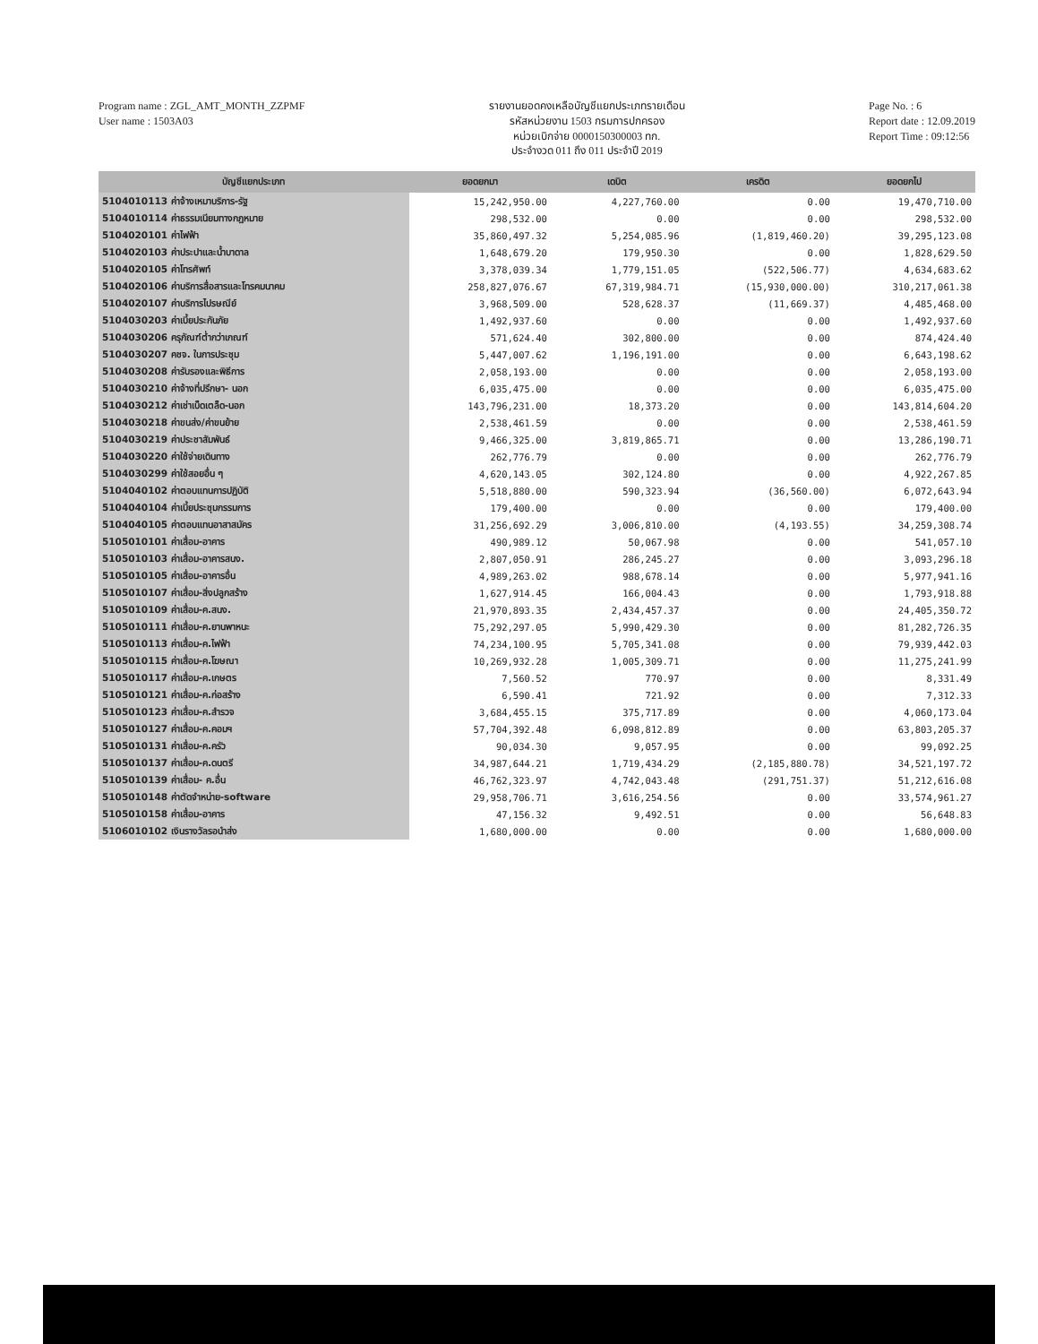Program name : ZGL_AMT_MONTH_ZZPMF
User name : 1503A03
รายงานยอดคงเหลือบัญชีแยกประเภทรายเดือน
รหัสหน่วยงาน 1503 กรมการปกครอง
หน่วยเบิกจ่าย 0000150300003 ทก.
ประจำงวด 011 ถึง 011 ประจำปี 2019
Page No. : 6
Report date : 12.09.2019
Report Time : 09:12:56
| บัญชีแยกประเภท | ยอดยกมา | เดบิต | เครดิต | ยอดยกไป |
| --- | --- | --- | --- | --- |
| 5104010113 ค่าจ้างเหมาบริการ-รัฐ | 15,242,950.00 | 4,227,760.00 | 0.00 | 19,470,710.00 |
| 5104010114 ค่าธรรมเนียมทางกฎหมาย | 298,532.00 | 0.00 | 0.00 | 298,532.00 |
| 5104020101 ค่าไฟฟ้า | 35,860,497.32 | 5,254,085.96 | (1,819,460.20) | 39,295,123.08 |
| 5104020103 ค่าประปาและน้ำบาดาล | 1,648,679.20 | 179,950.30 | 0.00 | 1,828,629.50 |
| 5104020105 ค่าโทรศัพท์ | 3,378,039.34 | 1,779,151.05 | (522,506.77) | 4,634,683.62 |
| 5104020106 ค่าบริการสื่อสารและโทรคมนาคม | 258,827,076.67 | 67,319,984.71 | (15,930,000.00) | 310,217,061.38 |
| 5104020107 ค่าบริการไปรษณีย์ | 3,968,509.00 | 528,628.37 | (11,669.37) | 4,485,468.00 |
| 5104030203 ค่าเบี้ยประกันภัย | 1,492,937.60 | 0.00 | 0.00 | 1,492,937.60 |
| 5104030206 ครุภัณฑ์ต่ำกว่าเกณฑ์ | 571,624.40 | 302,800.00 | 0.00 | 874,424.40 |
| 5104030207 คชจ. ในการประชุม | 5,447,007.62 | 1,196,191.00 | 0.00 | 6,643,198.62 |
| 5104030208 ค่ารับรองและพิธีการ | 2,058,193.00 | 0.00 | 0.00 | 2,058,193.00 |
| 5104030210 ค่าจ้างที่ปรึกษา- นอก | 6,035,475.00 | 0.00 | 0.00 | 6,035,475.00 |
| 5104030212 ค่าเช่าเบ็ดเตล็ด-นอก | 143,796,231.00 | 18,373.20 | 0.00 | 143,814,604.20 |
| 5104030218 ค่าขนส่ง/ค่าขนย้าย | 2,538,461.59 | 0.00 | 0.00 | 2,538,461.59 |
| 5104030219 ค่าประชาสัมพันธ์ | 9,466,325.00 | 3,819,865.71 | 0.00 | 13,286,190.71 |
| 5104030220 ค่าใช้จ่ายเดินทาง | 262,776.79 | 0.00 | 0.00 | 262,776.79 |
| 5104030299 ค่าใช้สอยอื่น ๆ | 4,620,143.05 | 302,124.80 | 0.00 | 4,922,267.85 |
| 5104040102 ค่าตอบแทนการปฏิบัติ | 5,518,880.00 | 590,323.94 | (36,560.00) | 6,072,643.94 |
| 5104040104 ค่าเบี้ยประชุมกรรมการ | 179,400.00 | 0.00 | 0.00 | 179,400.00 |
| 5104040105 ค่าตอบแทนอาสาสมัคร | 31,256,692.29 | 3,006,810.00 | (4,193.55) | 34,259,308.74 |
| 5105010101 ค่าเสื่อม-อาคาร | 490,989.12 | 50,067.98 | 0.00 | 541,057.10 |
| 5105010103 ค่าเสื่อม-อาคารสนง. | 2,807,050.91 | 286,245.27 | 0.00 | 3,093,296.18 |
| 5105010105 ค่าเสื่อม-อาคารอื่น | 4,989,263.02 | 988,678.14 | 0.00 | 5,977,941.16 |
| 5105010107 ค่าเสื่อม-สิ่งปลูกสร้าง | 1,627,914.45 | 166,004.43 | 0.00 | 1,793,918.88 |
| 5105010109 ค่าเสื่อม-ค.สนง. | 21,970,893.35 | 2,434,457.37 | 0.00 | 24,405,350.72 |
| 5105010111 ค่าเสื่อม-ค.ยานพาหนะ | 75,292,297.05 | 5,990,429.30 | 0.00 | 81,282,726.35 |
| 5105010113 ค่าเสื่อม-ค.ไฟฟ้า | 74,234,100.95 | 5,705,341.08 | 0.00 | 79,939,442.03 |
| 5105010115 ค่าเสื่อม-ค.โฆษณา | 10,269,932.28 | 1,005,309.71 | 0.00 | 11,275,241.99 |
| 5105010117 ค่าเสื่อม-ค.เกษตร | 7,560.52 | 770.97 | 0.00 | 8,331.49 |
| 5105010121 ค่าเสื่อม-ค.ก่อสร้าง | 6,590.41 | 721.92 | 0.00 | 7,312.33 |
| 5105010123 ค่าเสื่อม-ค.สำรวจ | 3,684,455.15 | 375,717.89 | 0.00 | 4,060,173.04 |
| 5105010127 ค่าเสื่อม-ค.คอมฯ | 57,704,392.48 | 6,098,812.89 | 0.00 | 63,803,205.37 |
| 5105010131 ค่าเสื่อม-ค.ครัว | 90,034.30 | 9,057.95 | 0.00 | 99,092.25 |
| 5105010137 ค่าเสื่อม-ค.ดนตรี | 34,987,644.21 | 1,719,434.29 | (2,185,880.78) | 34,521,197.72 |
| 5105010139 ค่าเสื่อม- ค.อื่น | 46,762,323.97 | 4,742,043.48 | (291,751.37) | 51,212,616.08 |
| 5105010148 ค่าตัดจำหน่าย-software | 29,958,706.71 | 3,616,254.56 | 0.00 | 33,574,961.27 |
| 5105010158 ค่าเสื่อม-อาคาร | 47,156.32 | 9,492.51 | 0.00 | 56,648.83 |
| 5106010102 เงินรางวัลรอนำส่ง | 1,680,000.00 | 0.00 | 0.00 | 1,680,000.00 |